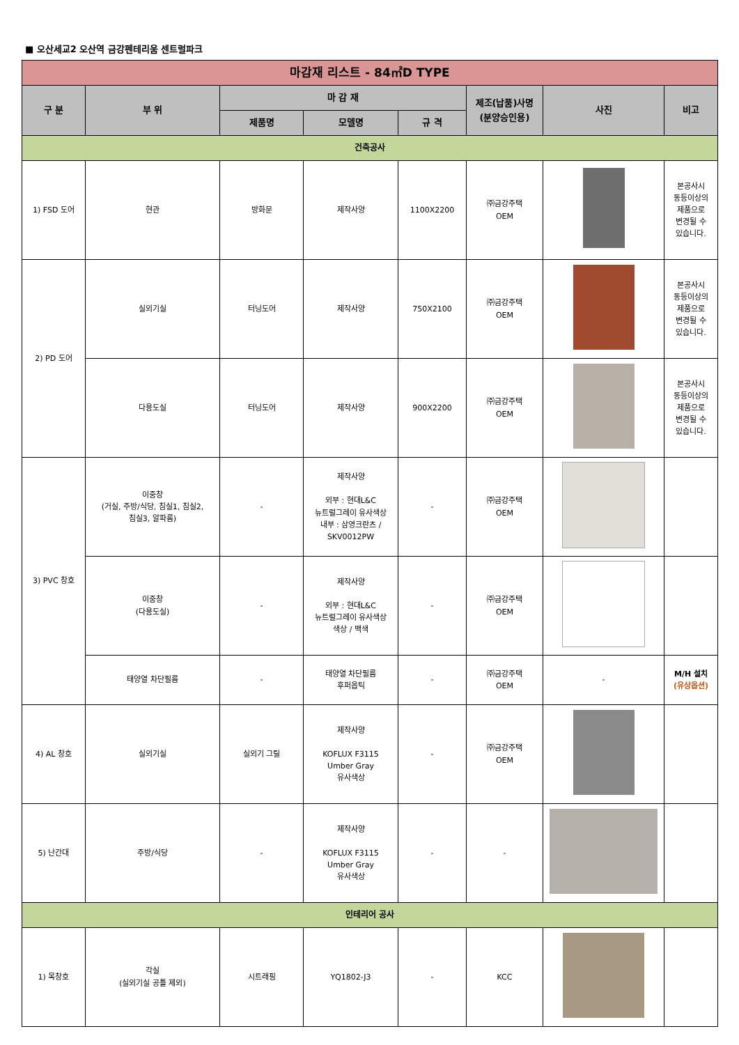■ 오산세교2 오산역 금강펜테리움 센트럴파크
| 마감재 리스트 - 84㎡D TYPE | | | | | | | |
| --- | --- | --- | --- | --- | --- | --- | --- |
| 구 분 | 부 위 | 마 감 재 | | | 제조(납품)사명 (분양승인용) | 사진 | 비고 |
| | | 제품명 | 모델명 | 규 격 | | | |
| 건축공사 | | | | | | | |
| 1) FSD 도어 | 현관 | 방화문 | 제작사양 | 1100X2200 | ㈜금강주택 OEM | | 본공사시 동등이상의 제품으로 변경될 수 있습니다. |
| 2) PD 도어 | 실외기실 | 터닝도어 | 제작사양 | 750X2100 | ㈜금강주택 OEM | | 본공사시 동등이상의 제품으로 변경될 수 있습니다. |
| | 다용도실 | 터닝도어 | 제작사양 | 900X2200 | ㈜금강주택 OEM | | 본공사시 동등이상의 제품으로 변경될 수 있습니다. |
| 3) PVC 창호 | 이중창 (거실, 주방/식당, 침실1, 침실2, 침실3, 알파룸) | - | 제작사양 외부 : 현대L&C 뉴트럴그레이 유사색상 내부 : 삼영크란츠 / SKV0012PW | - | ㈜금강주택 OEM | | |
| | 이중창 (다용도실) | - | 제작사양 외부 : 현대L&C 뉴트럴그레이 유사색상 색상 / 백색 | - | ㈜금강주택 OEM | | |
| | 태양열 차단필름 | - | 태양열 차단필름 후퍼옵틱 | - | ㈜금강주택 OEM | - | M/H 설치 (유상옵션) |
| 4) AL 창호 | 실외기실 | 실외기 그릴 | 제작사양 KOFLUX F3115 Umber Gray 유사색상 | - | ㈜금강주택 OEM | | |
| 5) 난간대 | 주방/식당 | - | 제작사양 KOFLUX F3115 Umber Gray 유사색상 | - | - | | |
| 인테리어 공사 | | | | | | | |
| 1) 목창호 | 각실 (실외기실 공틀 제외) | 시트래핑 | YQ1802-J3 | - | KCC | | |